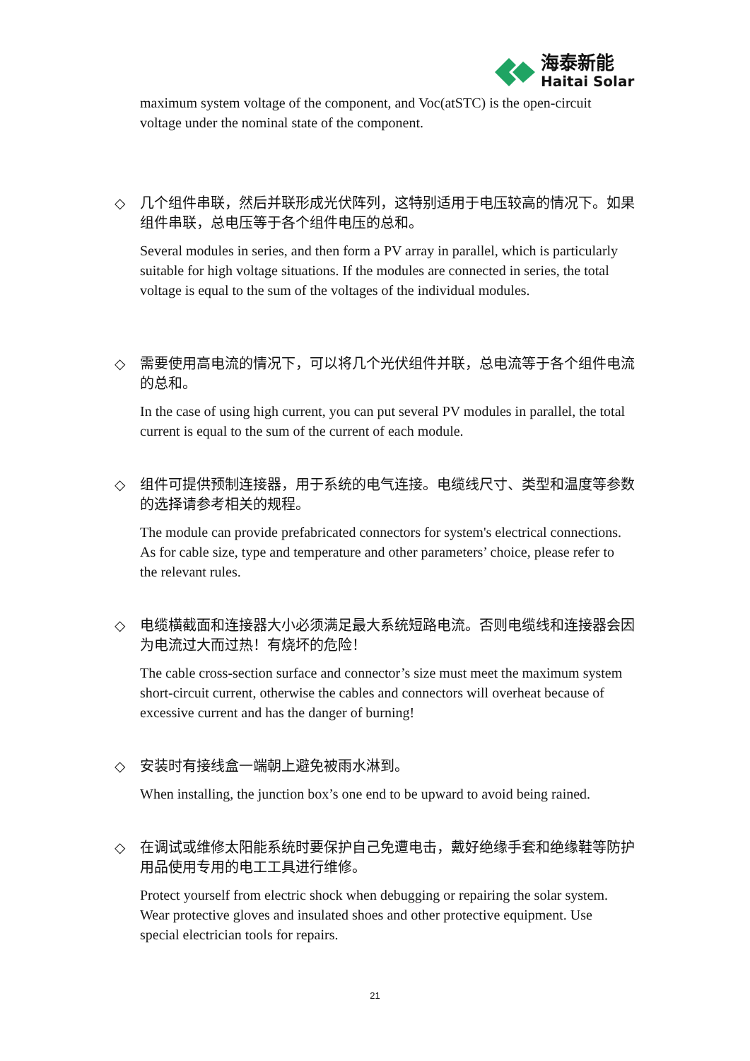海泰新能
Haitai Solar
maximum system voltage of the component, and Voc(atSTC) is the open-circuit voltage under the nominal state of the component.
◇
几个组件串联，然后并联形成光伏阵列，这特别适用于电压较高的情况下。如果组件串联，总电压等于各个组件电压的总和。
Several modules in series, and then form a PV array in parallel, which is particularly suitable for high voltage situations. If the modules are connected in series, the total voltage is equal to the sum of the voltages of the individual modules.
◇
需要使用高电流的情况下，可以将几个光伏组件并联，总电流等于各个组件电流的总和。
In the case of using high current, you can put several PV modules in parallel, the total current is equal to the sum of the current of each module.
◇
组件可提供预制连接器，用于系统的电气连接。电缆线尺寸、类型和温度等参数的选择请参考相关的规程。
The module can provide prefabricated connectors for system's electrical connections. As for cable size, type and temperature and other parameters’ choice, please refer to the relevant rules.
◇
电缆横截面和连接器大小必须满足最大系统短路电流。否则电缆线和连接器会因为电流过大而过热！有烧坏的危险！
The cable cross-section surface and connector’s size must meet the maximum system short-circuit current, otherwise the cables and connectors will overheat because of excessive current and has the danger of burning!
◇
安装时有接线盒一端朝上避免被雨水淋到。
When installing, the junction box’s one end to be upward to avoid being rained.
◇
在调试或维修太阳能系统时要保护自己免遭电击，戴好绝缘手套和绝缘鞋等防护用品使用专用的电工工具进行维修。
Protect yourself from electric shock when debugging or repairing the solar system. Wear protective gloves and insulated shoes and other protective equipment. Use special electrician tools for repairs.
21